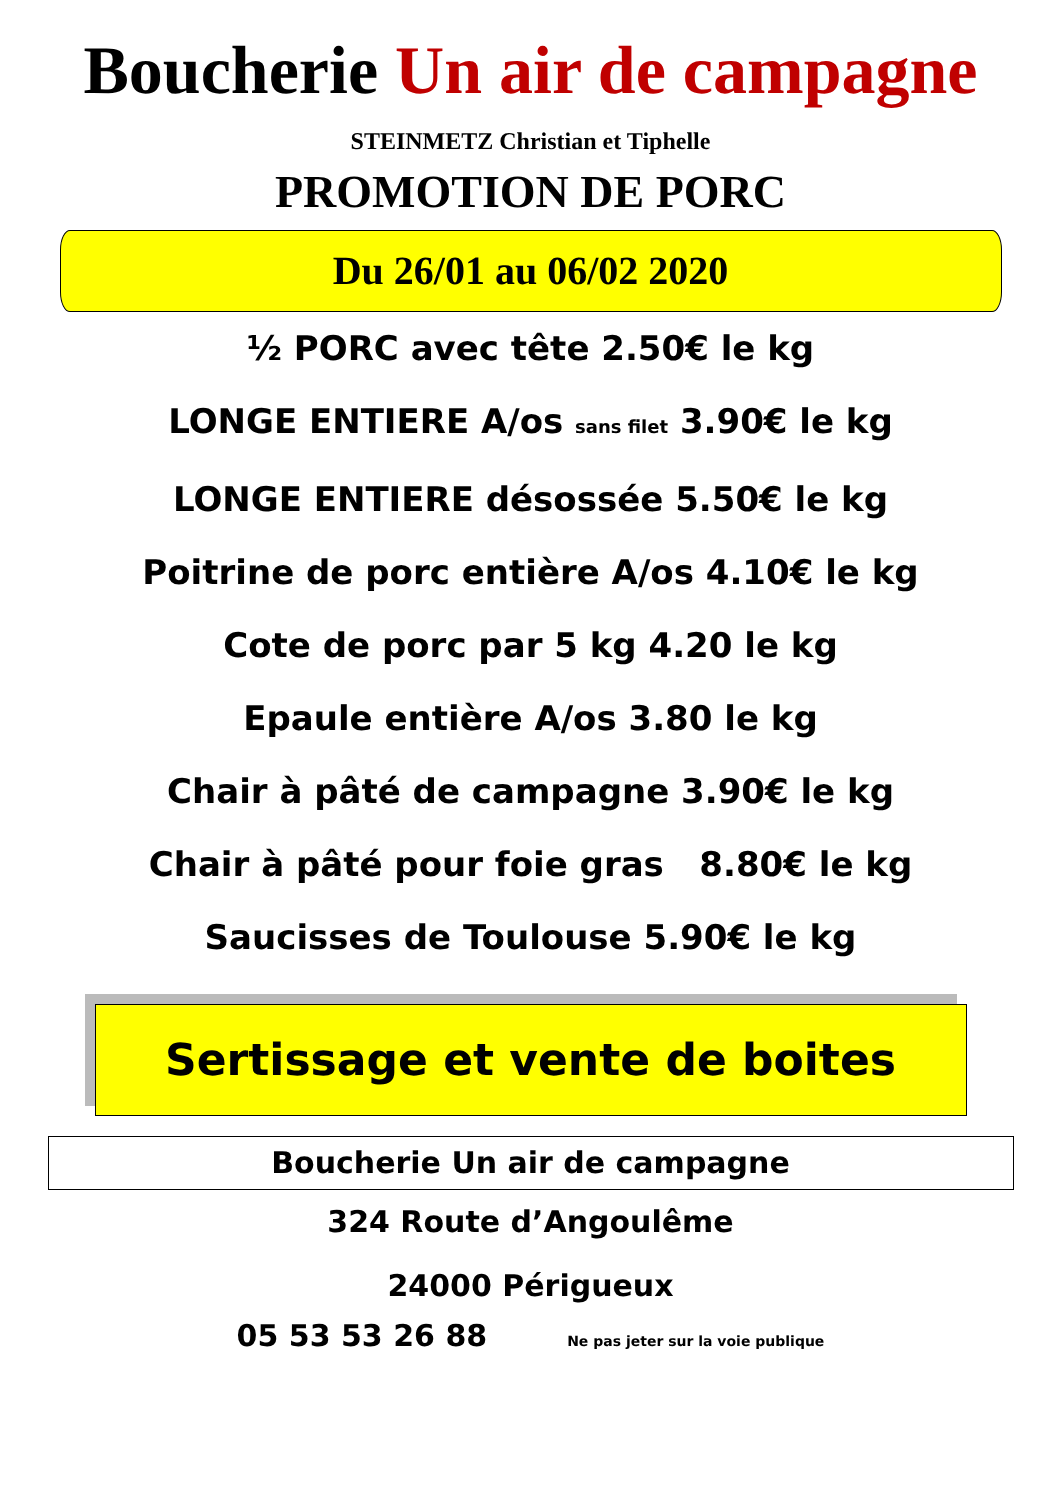Boucherie Un air de campagne
STEINMETZ Christian et Tiphelle
PROMOTION DE PORC
Du 26/01 au 06/02 2020
½ PORC avec tête 2.50€ le kg
LONGE ENTIERE A/os sans filet 3.90€ le kg
LONGE ENTIERE désossée 5.50€ le kg
Poitrine de porc entière A/os 4.10€ le kg
Cote de porc par 5 kg 4.20 le kg
Epaule entière A/os 3.80 le kg
Chair à pâté de campagne 3.90€ le kg
Chair à pâté pour foie gras 8.80€ le kg
Saucisses de Toulouse 5.90€ le kg
Sertissage et vente de boites
Boucherie Un air de campagne
324 Route d’Angoulême
24000 Périgueux
05 53 53 26 88 Ne pas jeter sur la voie publique